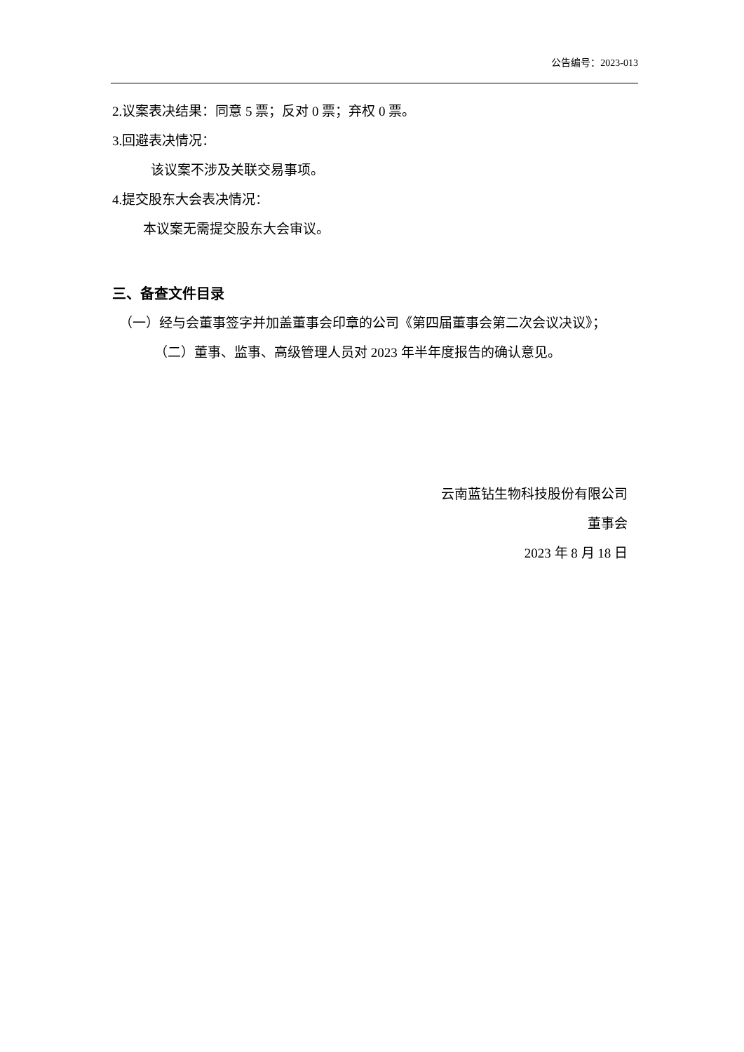公告编号：2023-013
2.议案表决结果：同意 5 票；反对 0 票；弃权 0 票。
3.回避表决情况：
该议案不涉及关联交易事项。
4.提交股东大会表决情况：
本议案无需提交股东大会审议。
三、备查文件目录
（一）经与会董事签字并加盖董事会印章的公司《第四届董事会第二次会议决议》；
（二）董事、监事、高级管理人员对 2023 年半年度报告的确认意见。
云南蓝钻生物科技股份有限公司
董事会
2023 年 8 月 18 日